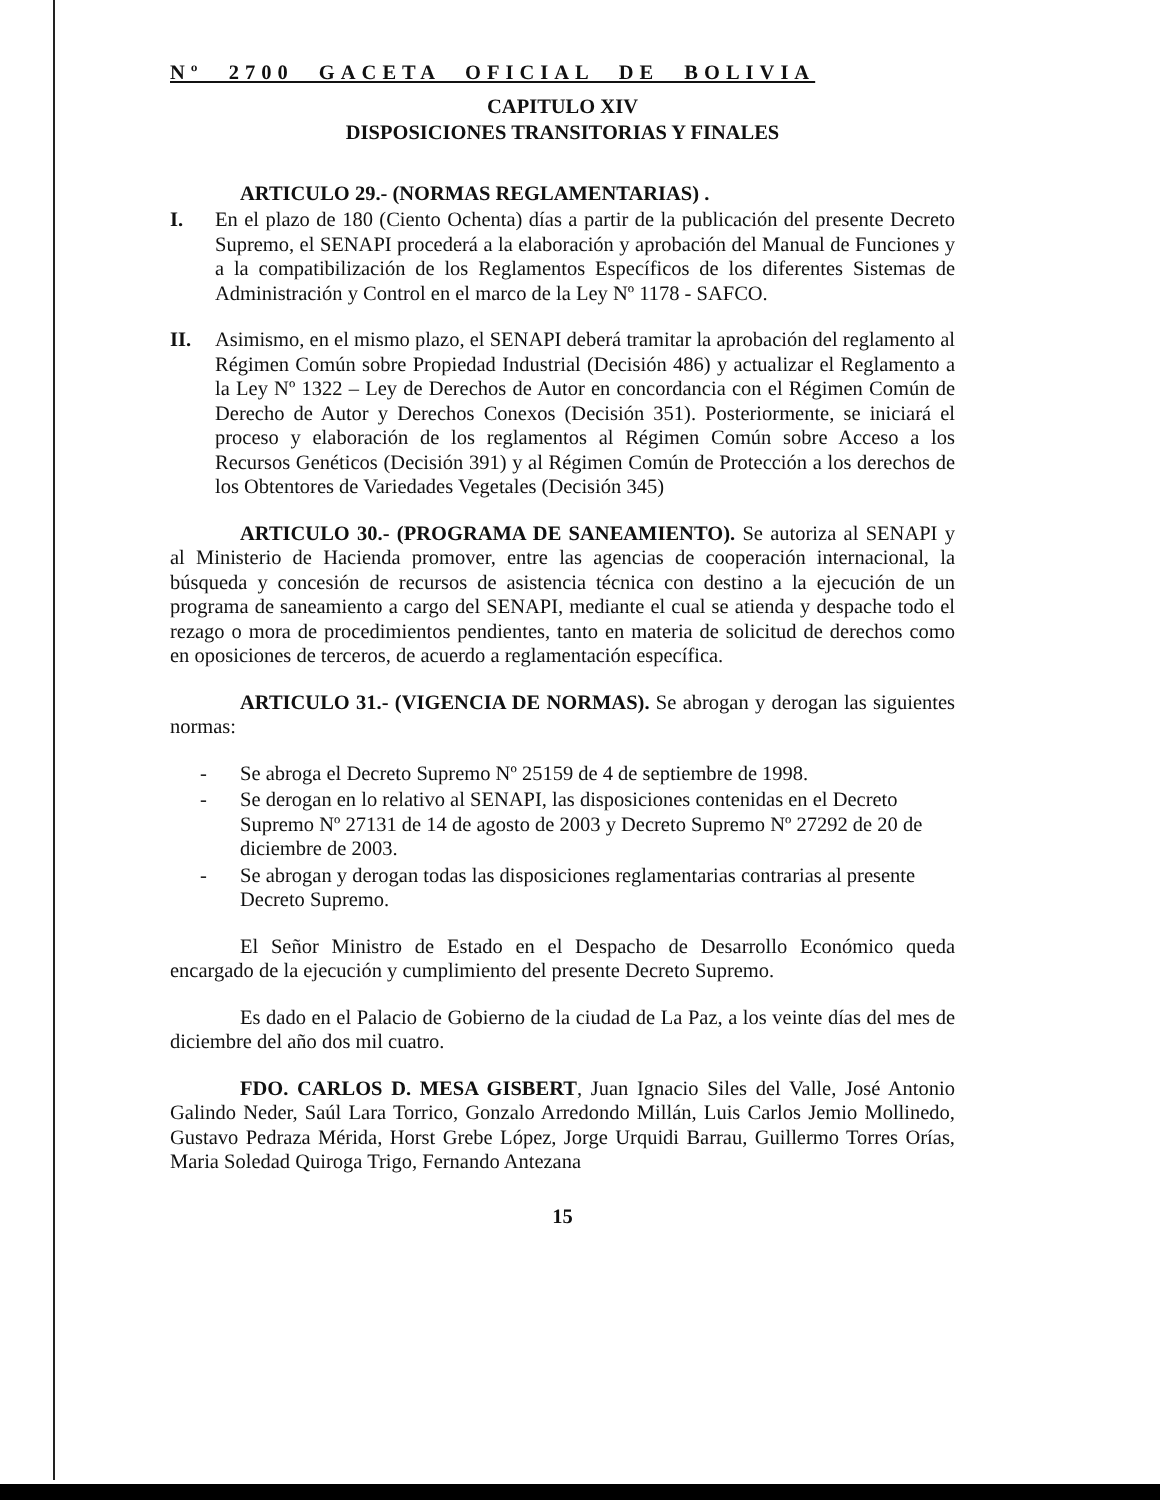Nº 2700 GACETA OFICIAL DE BOLIVIA
CAPITULO XIV
DISPOSICIONES TRANSITORIAS Y FINALES
ARTICULO 29.- (NORMAS REGLAMENTARIAS) .
I. En el plazo de 180 (Ciento Ochenta) días a partir de la publicación del presente Decreto Supremo, el SENAPI procederá a la elaboración y aprobación del Manual de Funciones y a la compatibilización de los Reglamentos Específicos de los diferentes Sistemas de Administración y Control en el marco de la Ley Nº 1178 - SAFCO.
II. Asimismo, en el mismo plazo, el SENAPI deberá tramitar la aprobación del reglamento al Régimen Común sobre Propiedad Industrial (Decisión 486) y actualizar el Reglamento a la Ley Nº 1322 – Ley de Derechos de Autor en concordancia con el Régimen Común de Derecho de Autor y Derechos Conexos (Decisión 351). Posteriormente, se iniciará el proceso y elaboración de los reglamentos al Régimen Común sobre Acceso a los Recursos Genéticos (Decisión 391) y al Régimen Común de Protección a los derechos de los Obtentores de Variedades Vegetales (Decisión 345)
ARTICULO 30.- (PROGRAMA DE SANEAMIENTO). Se autoriza al SENAPI y al Ministerio de Hacienda promover, entre las agencias de cooperación internacional, la búsqueda y concesión de recursos de asistencia técnica con destino a la ejecución de un programa de saneamiento a cargo del SENAPI, mediante el cual se atienda y despache todo el rezago o mora de procedimientos pendientes, tanto en materia de solicitud de derechos como en oposiciones de terceros, de acuerdo a reglamentación específica.
ARTICULO 31.- (VIGENCIA DE NORMAS). Se abrogan y derogan las siguientes normas:
- Se abroga el Decreto Supremo Nº 25159 de 4 de septiembre de 1998.
- Se derogan en lo relativo al SENAPI, las disposiciones contenidas en el Decreto Supremo Nº 27131 de 14 de agosto de 2003 y Decreto Supremo Nº 27292 de 20 de diciembre de 2003.
- Se abrogan y derogan todas las disposiciones reglamentarias contrarias al presente Decreto Supremo.
El Señor Ministro de Estado en el Despacho de Desarrollo Económico queda encargado de la ejecución y cumplimiento del presente Decreto Supremo.
Es dado en el Palacio de Gobierno de la ciudad de La Paz, a los veinte días del mes de diciembre del año dos mil cuatro.
FDO. CARLOS D. MESA GISBERT, Juan Ignacio Siles del Valle, José Antonio Galindo Neder, Saúl Lara Torrico, Gonzalo Arredondo Millán, Luis Carlos Jemio Mollinedo, Gustavo Pedraza Mérida, Horst Grebe López, Jorge Urquidi Barrau, Guillermo Torres Orías, Maria Soledad Quiroga Trigo, Fernando Antezana
15